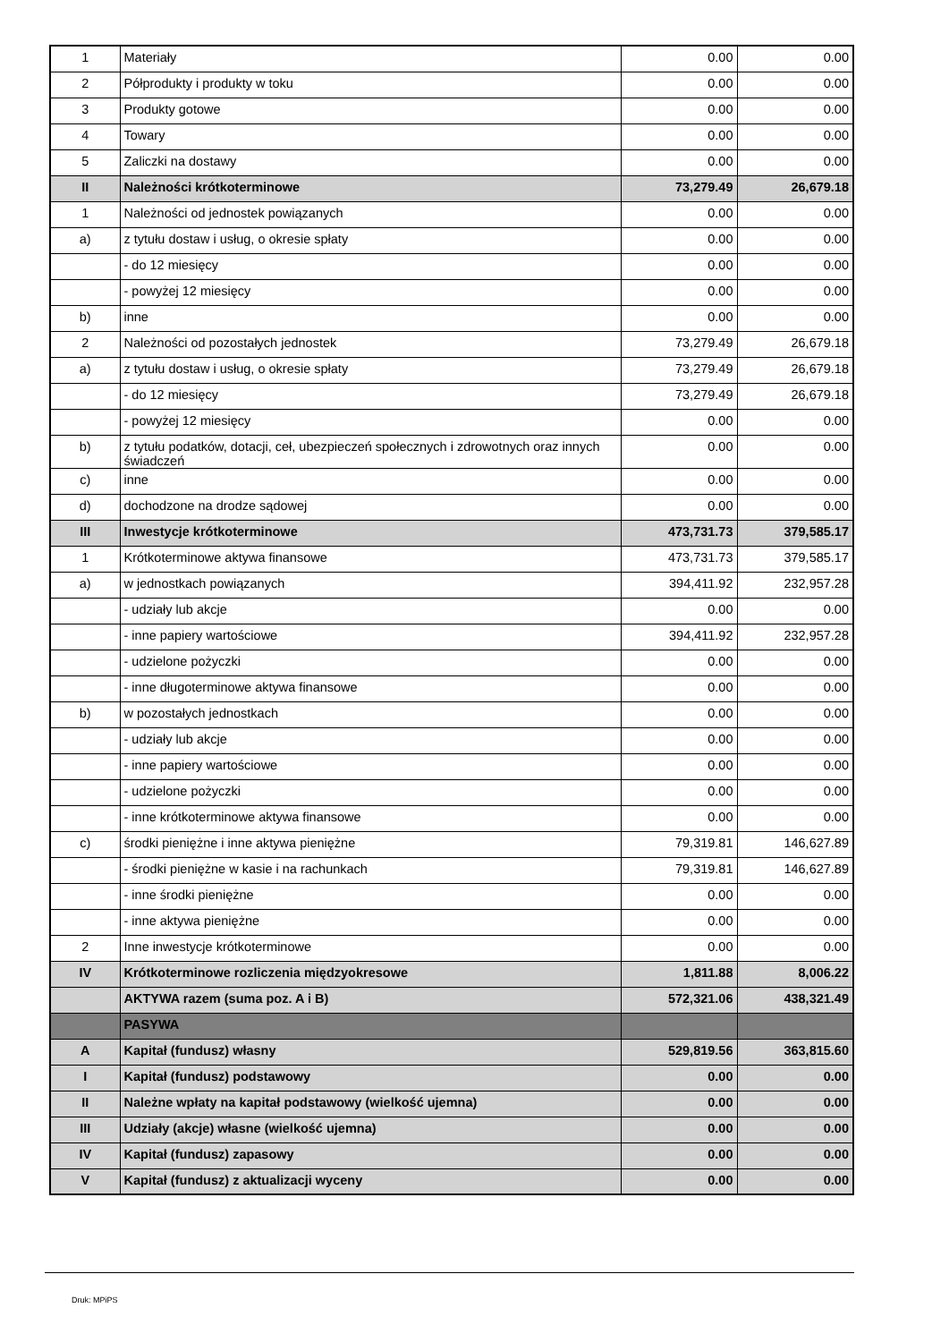| 1 | Materiały | 0.00 | 0.00 |
| 2 | Półprodukty i produkty w toku | 0.00 | 0.00 |
| 3 | Produkty gotowe | 0.00 | 0.00 |
| 4 | Towary | 0.00 | 0.00 |
| 5 | Zaliczki na dostawy | 0.00 | 0.00 |
| II | Należności krótkoterminowe | 73,279.49 | 26,679.18 |
| 1 | Należności od jednostek powiązanych | 0.00 | 0.00 |
| a) | z tytułu dostaw i usług, o okresie spłaty | 0.00 | 0.00 |
| | - do 12 miesięcy | 0.00 | 0.00 |
| | - powyżej 12 miesięcy | 0.00 | 0.00 |
| b) | inne | 0.00 | 0.00 |
| 2 | Należności od pozostałych jednostek | 73,279.49 | 26,679.18 |
| a) | z tytułu dostaw i usług, o okresie spłaty | 73,279.49 | 26,679.18 |
| | - do 12 miesięcy | 73,279.49 | 26,679.18 |
| | - powyżej 12 miesięcy | 0.00 | 0.00 |
| b) | z tytułu podatków, dotacji, ceł, ubezpieczeń społecznych i zdrowotnych oraz innych świadczeń | 0.00 | 0.00 |
| c) | inne | 0.00 | 0.00 |
| d) | dochodzone na drodze sądowej | 0.00 | 0.00 |
| III | Inwestycje krótkoterminowe | 473,731.73 | 379,585.17 |
| 1 | Krótkoterminowe aktywa finansowe | 473,731.73 | 379,585.17 |
| a) | w jednostkach powiązanych | 394,411.92 | 232,957.28 |
| | - udziały lub akcje | 0.00 | 0.00 |
| | - inne papiery wartościowe | 394,411.92 | 232,957.28 |
| | - udzielone pożyczki | 0.00 | 0.00 |
| | - inne długoterminowe aktywa finansowe | 0.00 | 0.00 |
| b) | w pozostałych jednostkach | 0.00 | 0.00 |
| | - udziały lub akcje | 0.00 | 0.00 |
| | - inne papiery wartościowe | 0.00 | 0.00 |
| | - udzielone pożyczki | 0.00 | 0.00 |
| | - inne krótkoterminowe aktywa finansowe | 0.00 | 0.00 |
| c) | środki pieniężne i inne aktywa pieniężne | 79,319.81 | 146,627.89 |
| | - środki pieniężne w kasie i na rachunkach | 79,319.81 | 146,627.89 |
| | - inne środki pieniężne | 0.00 | 0.00 |
| | - inne aktywa pieniężne | 0.00 | 0.00 |
| 2 | Inne inwestycje krótkoterminowe | 0.00 | 0.00 |
| IV | Krótkoterminowe rozliczenia międzyokresowe | 1,811.88 | 8,006.22 |
| | AKTYWA razem (suma poz. A i B) | 572,321.06 | 438,321.49 |
| | PASYWA | | |
| A | Kapitał (fundusz) własny | 529,819.56 | 363,815.60 |
| I | Kapitał (fundusz) podstawowy | 0.00 | 0.00 |
| II | Należne wpłaty na kapitał podstawowy (wielkość ujemna) | 0.00 | 0.00 |
| III | Udziały (akcje) własne (wielkość ujemna) | 0.00 | 0.00 |
| IV | Kapitał (fundusz) zapasowy | 0.00 | 0.00 |
| V | Kapitał (fundusz) z aktualizacji wyceny | 0.00 | 0.00 |
Druk: MPiPS